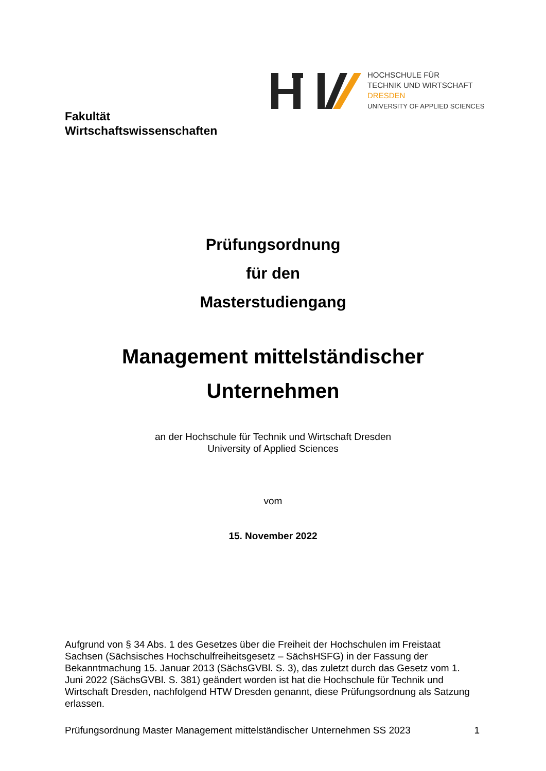HOCHSCHULE FÜR
TECHNIK UND WIRTSCHAFT
DRESDEN
UNIVERSITY OF APPLIED SCIENCES
Fakultät
Wirtschaftswissenschaften
Prüfungsordnung
für den
Masterstudiengang
Management mittelständischer
Unternehmen
an der Hochschule für Technik und Wirtschaft Dresden
University of Applied Sciences
vom
15. November 2022
Aufgrund von § 34 Abs. 1 des Gesetzes über die Freiheit der Hochschulen im Freistaat Sachsen (Sächsisches Hochschulfreiheitsgesetz – SächsHSFG) in der Fassung der Bekanntmachung 15. Januar 2013 (SächsGVBl. S. 3), das zuletzt durch das Gesetz vom 1. Juni 2022 (SächsGVBl. S. 381) geändert worden ist hat die Hochschule für Technik und Wirtschaft Dresden, nachfolgend HTW Dresden genannt, diese Prüfungsordnung als Satzung erlassen.
Prüfungsordnung Master Management mittelständischer Unternehmen SS 2023 1